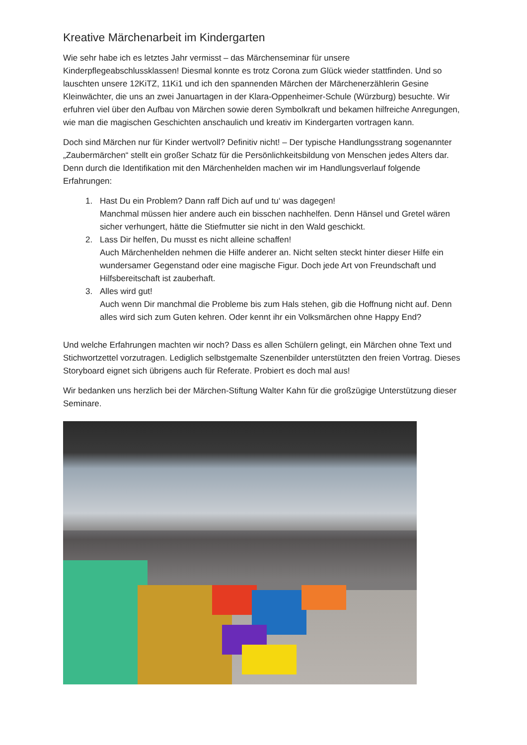Kreative Märchenarbeit im Kindergarten
Wie sehr habe ich es letztes Jahr vermisst – das Märchenseminar für unsere Kinderpflegeabschlussklassen! Diesmal konnte es trotz Corona zum Glück wieder stattfinden. Und so lauschten unsere 12KiTZ, 11Ki1 und ich den spannenden Märchen der Märchenerzählerin Gesine Kleinwächter, die uns an zwei Januartagen in der Klara-Oppenheimer-Schule (Würzburg) besuchte. Wir erfuhren viel über den Aufbau von Märchen sowie deren Symbolkraft und bekamen hilfreiche Anregungen, wie man die magischen Geschichten anschaulich und kreativ im Kindergarten vortragen kann.
Doch sind Märchen nur für Kinder wertvoll? Definitiv nicht! – Der typische Handlungsstrang sogenannter „Zaubermärchen“ stellt ein großer Schatz für die Persönlichkeitsbildung von Menschen jedes Alters dar. Denn durch die Identifikation mit den Märchenhelden machen wir im Handlungsverlauf folgende Erfahrungen:
1. Hast Du ein Problem? Dann raff Dich auf und tu‘ was dagegen!
Manchmal müssen hier andere auch ein bisschen nachhelfen. Denn Hänsel und Gretel wären sicher verhungert, hätte die Stiefmutter sie nicht in den Wald geschickt.
2. Lass Dir helfen, Du musst es nicht alleine schaffen!
Auch Märchenhelden nehmen die Hilfe anderer an. Nicht selten steckt hinter dieser Hilfe ein wundersamer Gegenstand oder eine magische Figur. Doch jede Art von Freundschaft und Hilfsbereitschaft ist zauberhaft.
3. Alles wird gut!
Auch wenn Dir manchmal die Probleme bis zum Hals stehen, gib die Hoffnung nicht auf. Denn alles wird sich zum Guten kehren. Oder kennt ihr ein Volksmärchen ohne Happy End?
Und welche Erfahrungen machten wir noch? Dass es allen Schülern gelingt, ein Märchen ohne Text und Stichwortzettel vorzutragen. Lediglich selbstgemalte Szenenbilder unterstützten den freien Vortrag. Dieses Storyboard eignet sich übrigens auch für Referate. Probiert es doch mal aus!
Wir bedanken uns herzlich bei der Märchen-Stiftung Walter Kahn für die großzügige Unterstützung dieser Seminare.